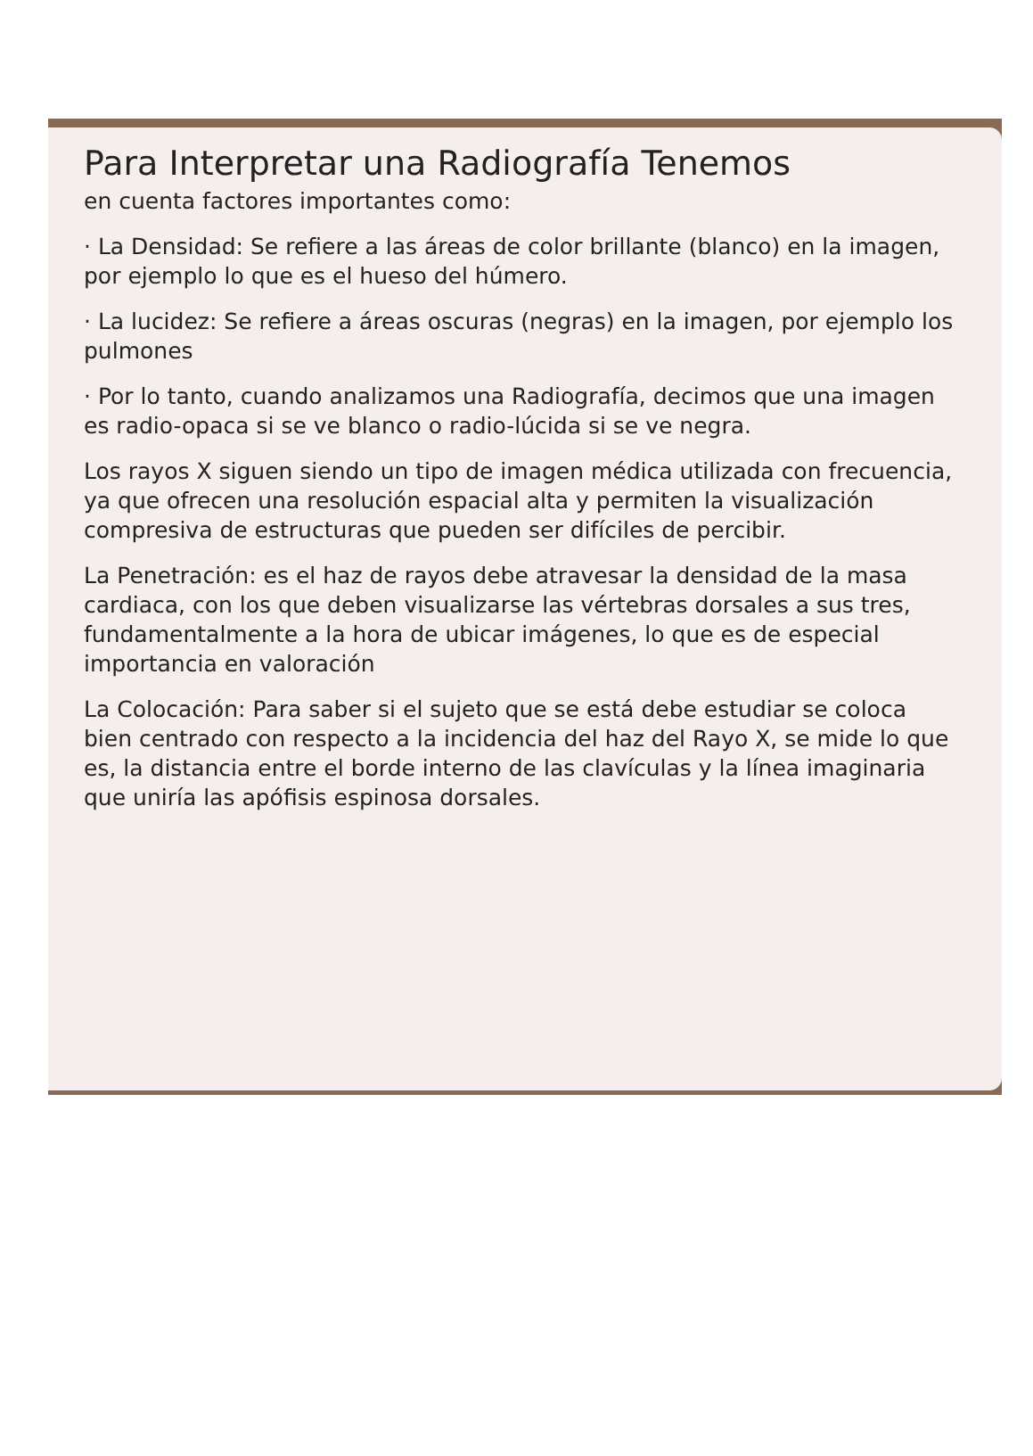Para Interpretar una Radiografía Tenemos
en cuenta factores importantes como:
· La Densidad: Se refiere a las áreas de color brillante (blanco) en la imagen, por ejemplo lo que es el hueso del húmero.
· La lucidez: Se refiere a áreas oscuras (negras) en la imagen, por ejemplo los pulmones
· Por lo tanto, cuando analizamos una Radiografía, decimos que una imagen es radio-opaca si se ve blanco o radio-lúcida si se ve negra.
Los rayos X siguen siendo un tipo de imagen médica utilizada con frecuencia, ya que ofrecen una resolución espacial alta y permiten la visualización compresiva de estructuras que pueden ser difíciles de percibir.
La Penetración: es el haz de rayos debe atravesar la densidad de la masa cardiaca, con los que deben visualizarse las vértebras dorsales a sus tres, fundamentalmente a la hora de ubicar imágenes, lo que es de especial importancia en valoración
La Colocación: Para saber si el sujeto que se está debe estudiar se coloca bien centrado con respecto a la incidencia del haz del Rayo X, se mide lo que es, la distancia entre el borde interno de las clavículas y la línea imaginaria que uniría las apófisis espinosa dorsales.